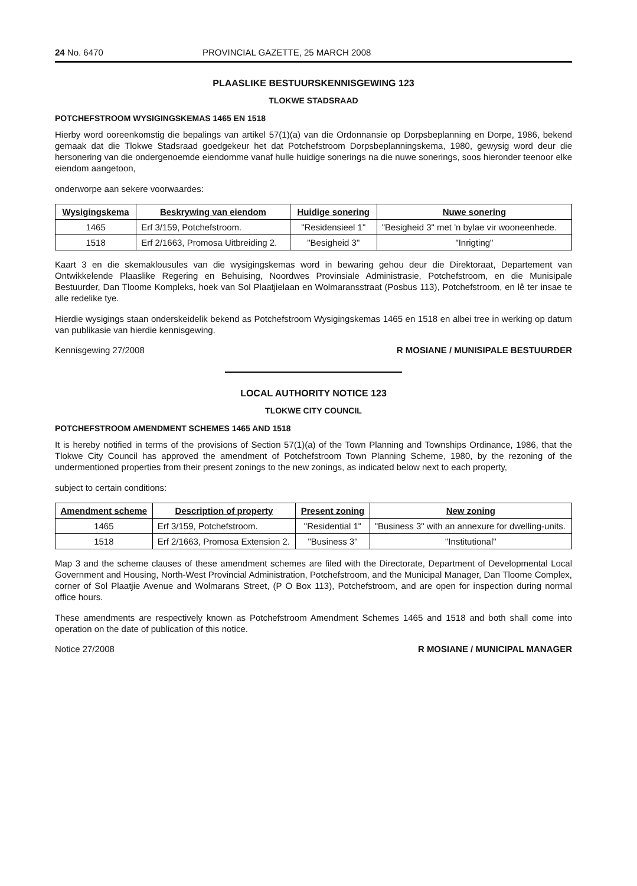24 No. 6470 PROVINCIAL GAZETTE, 25 MARCH 2008
PLAASLIKE BESTUURSKENNISGEWING 123
TLOKWE STADSRAAD
POTCHEFSTROOM WYSIGINGSKEMAS 1465 EN 1518
Hierby word ooreenkomstig die bepalings van artikel 57(1)(a) van die Ordonnansie op Dorpsbeplanning en Dorpe, 1986, bekend gemaak dat die Tlokwe Stadsraad goedgekeur het dat Potchefstroom Dorpsbeplanningskema, 1980, gewysig word deur die hersonering van die ondergenoemde eiendomme vanaf hulle huidige sonerings na die nuwe sonerings, soos hieronder teenoor elke eiendom aangetoon,
onderworpe aan sekere voorwaardes:
| Wysigingskema | Beskrywing van eiendom | Huidige sonering | Nuwe sonering |
| --- | --- | --- | --- |
| 1465 | Erf 3/159, Potchefstroom. | "Residensieel 1" | "Besigheid 3" met 'n bylae vir wooneenhede. |
| 1518 | Erf 2/1663, Promosa Uitbreiding 2. | "Besigheid 3" | "Inrigting" |
Kaart 3 en die skemaklousules van die wysigingskemas word in bewaring gehou deur die Direktoraat, Departement van Ontwikkelende Plaaslike Regering en Behuising, Noordwes Provinsiale Administrasie, Potchefstroom, en die Munisipale Bestuurder, Dan Tloome Kompleks, hoek van Sol Plaatjielaan en Wolmaransstraat (Posbus 113), Potchefstroom, en lê ter insae te alle redelike tye.
Hierdie wysigings staan onderskeidelik bekend as Potchefstroom Wysigingskemas 1465 en 1518 en albei tree in werking op datum van publikasie van hierdie kennisgewing.
Kennisgewing 27/2008 R MOSIANE / MUNISIPALE BESTUURDER
LOCAL AUTHORITY NOTICE 123
TLOKWE CITY COUNCIL
POTCHEFSTROOM AMENDMENT SCHEMES 1465 AND 1518
It is hereby notified in terms of the provisions of Section 57(1)(a) of the Town Planning and Townships Ordinance, 1986, that the Tlokwe City Council has approved the amendment of Potchefstroom Town Planning Scheme, 1980, by the rezoning of the undermentioned properties from their present zonings to the new zonings, as indicated below next to each property,
subject to certain conditions:
| Amendment scheme | Description of property | Present zoning | New zoning |
| --- | --- | --- | --- |
| 1465 | Erf 3/159, Potchefstroom. | "Residential 1" | "Business 3" with an annexure for dwelling-units. |
| 1518 | Erf 2/1663, Promosa Extension 2. | "Business 3" | "Institutional" |
Map 3 and the scheme clauses of these amendment schemes are filed with the Directorate, Department of Developmental Local Government and Housing, North-West Provincial Administration, Potchefstroom, and the Municipal Manager, Dan Tloome Complex, corner of Sol Plaatjie Avenue and Wolmarans Street, (P O Box 113), Potchefstroom, and are open for inspection during normal office hours.
These amendments are respectively known as Potchefstroom Amendment Schemes 1465 and 1518 and both shall come into operation on the date of publication of this notice.
Notice 27/2008 R MOSIANE / MUNICIPAL MANAGER